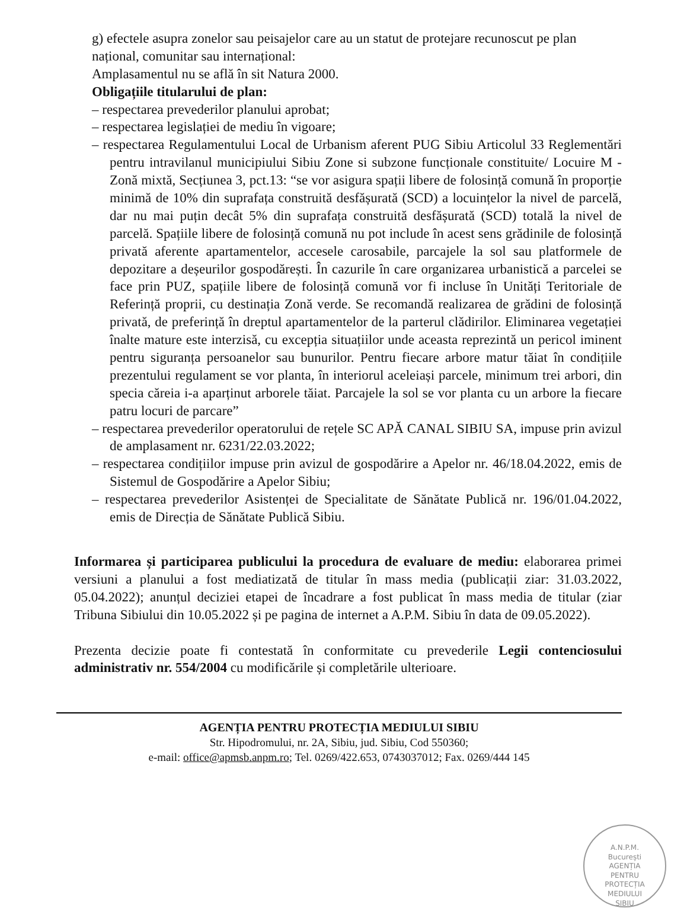g) efectele asupra zonelor sau peisajelor care au un statut de protejare recunoscut pe plan național, comunitar sau internațional:
Amplasamentul nu se află în sit Natura 2000.
Obligațiile titularului de plan:
– respectarea prevederilor planului aprobat;
– respectarea legislației de mediu în vigoare;
– respectarea Regulamentului Local de Urbanism aferent PUG Sibiu Articolul 33 Reglementări pentru intravilanul municipiului Sibiu Zone si subzone funcționale constituite/ Locuire M - Zonă mixtă, Secțiunea 3, pct.13: “se vor asigura spații libere de folosință comună în proporție minimă de 10% din suprafața construită desfășurată (SCD) a locuințelor la nivel de parcelă, dar nu mai puțin decât 5% din suprafața construită desfășurată (SCD) totală la nivel de parcelă. Spațiile libere de folosință comună nu pot include în acest sens grădinile de folosință privată aferente apartamentelor, accesele carosabile, parcajele la sol sau platformele de depozitare a deșeurilor gospodărești. În cazurile în care organizarea urbanistică a parcelei se face prin PUZ, spațiile libere de folosință comună vor fi incluse în Unități Teritoriale de Referință proprii, cu destinația Zonă verde. Se recomandă realizarea de grădini de folosință privată, de preferință în dreptul apartamentelor de la parterul clădirilor. Eliminarea vegetației înalte mature este interzisă, cu excepția situațiilor unde aceasta reprezintă un pericol iminent pentru siguranța persoanelor sau bunurilor. Pentru fiecare arbore matur tăiat în condițiile prezentului regulament se vor planta, în interiorul aceleiași parcele, minimum trei arbori, din specia căreia i-a aparținut arborele tăiat. Parcajele la sol se vor planta cu un arbore la fiecare patru locuri de parcare”
– respectarea prevederilor operatorului de rețele SC APĂ CANAL SIBIU SA, impuse prin avizul de amplasament nr. 6231/22.03.2022;
– respectarea condițiilor impuse prin avizul de gospodărire a Apelor nr. 46/18.04.2022, emis de Sistemul de Gospodărire a Apelor Sibiu;
– respectarea prevederilor Asistenței de Specialitate de Sănătate Publică nr. 196/01.04.2022, emis de Direcția de Sănătate Publică Sibiu.
Informarea și participarea publicului la procedura de evaluare de mediu: elaborarea primei versiuni a planului a fost mediatizată de titular în mass media (publicații ziar: 31.03.2022, 05.04.2022); anunțul deciziei etapei de încadrare a fost publicat în mass media de titular (ziar Tribuna Sibiului din 10.05.2022 și pe pagina de internet a A.P.M. Sibiu în data de 09.05.2022).
Prezenta decizie poate fi contestată în conformitate cu prevederile Legii contenciosului administrativ nr. 554/2004 cu modificările și completările ulterioare.
AGENȚIA PENTRU PROTECȚIA MEDIULUI SIBIU
Str. Hipodromului, nr. 2A, Sibiu, jud. Sibiu, Cod 550360;
e-mail: office@apmsb.anpm.ro; Tel. 0269/422.653, 0743037012; Fax. 0269/444 145
A.N.P.M.
București
AGENȚIA
PENTRU
PROTECȚIA
MEDIULUI
SIBIU